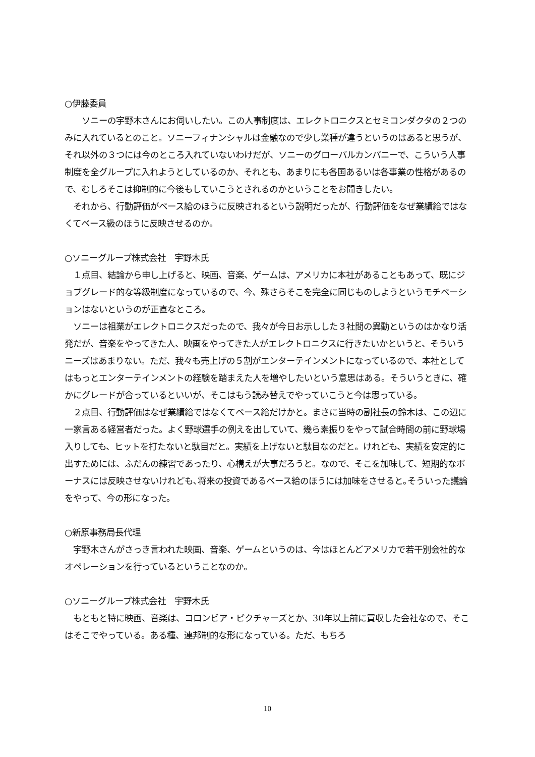○伊藤委員
　　ソニーの宇野木さんにお伺いしたい。この人事制度は、エレクトロニクスとセミコンダクタの２つのみに入れているとのこと。ソニーフィナンシャルは金融なので少し業種が違うというのはあると思うが、それ以外の３つには今のところ入れていないわけだが、ソニーのグローバルカンパニーで、こういう人事制度を全グループに入れようとしているのか、それとも、あまりにも各国あるいは各事業の性格があるので、むしろそこは抑制的に今後もしていこうとされるのかということをお聞きしたい。
　それから、行動評価がベース給のほうに反映されるという説明だったが、行動評価をなぜ業績給ではなくてベース級のほうに反映させるのか。
○ソニーグループ株式会社　宇野木氏
　１点目、結論から申し上げると、映画、音楽、ゲームは、アメリカに本社があることもあって、既にジョブグレード的な等級制度になっているので、今、殊さらそこを完全に同じものしようというモチベーションはないというのが正直なところ。
　ソニーは祖業がエレクトロニクスだったので、我々が今日お示しした３社間の異動というのはかなり活発だが、音楽をやってきた人、映画をやってきた人がエレクトロニクスに行きたいかというと、そういうニーズはあまりない。ただ、我々も売上げの５割がエンターテインメントになっているので、本社としてはもっとエンターテインメントの経験を踏まえた人を増やしたいという意思はある。そういうときに、確かにグレードが合っているといいが、そこはもう読み替えでやっていこうと今は思っている。
　２点目、行動評価はなぜ業績給ではなくてベース給だけかと。まさに当時の副社長の鈴木は、この辺に一家言ある経営者だった。よく野球選手の例えを出していて、幾ら素振りをやって試合時間の前に野球場入りしても、ヒットを打たないと駄目だと。実績を上げないと駄目なのだと。けれども、実績を安定的に出すためには、ふだんの練習であったり、心構えが大事だろうと。なので、そこを加味して、短期的なボーナスには反映させないけれども､将来の投資であるベース給のほうには加味をさせると｡そういった議論をやって、今の形になった。
○新原事務局長代理
　宇野木さんがさっき言われた映画、音楽、ゲームというのは、今はほとんどアメリカで若干別会社的なオペレーションを行っているということなのか。
○ソニーグループ株式会社　宇野木氏
　もともと特に映画、音楽は、コロンビア・ピクチャーズとか、30年以上前に買収した会社なので、そこはそこでやっている。ある種、連邦制的な形になっている。ただ、もちろ
10